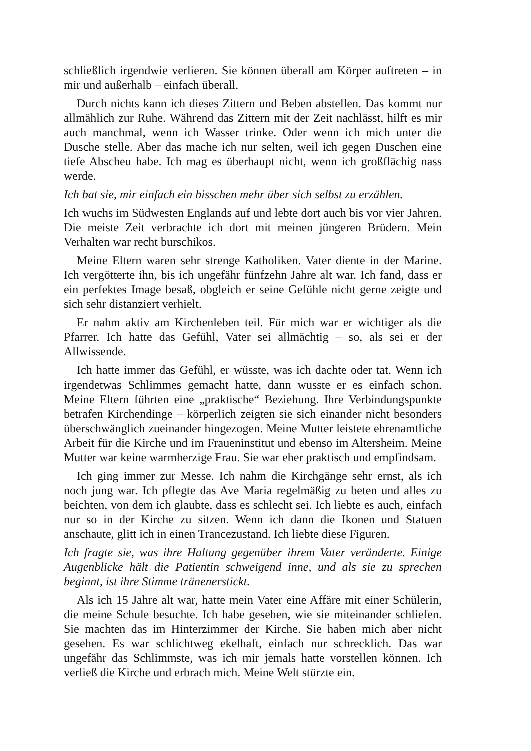schließlich irgendwie verlieren. Sie können überall am Körper auftreten – in mir und außerhalb – einfach überall.
Durch nichts kann ich dieses Zittern und Beben abstellen. Das kommt nur allmählich zur Ruhe. Während das Zittern mit der Zeit nachlässt, hilft es mir auch manchmal, wenn ich Wasser trinke. Oder wenn ich mich unter die Dusche stelle. Aber das mache ich nur selten, weil ich gegen Duschen eine tiefe Abscheu habe. Ich mag es überhaupt nicht, wenn ich großflächig nass werde.
Ich bat sie, mir einfach ein bisschen mehr über sich selbst zu erzählen.
Ich wuchs im Südwesten Englands auf und lebte dort auch bis vor vier Jahren. Die meiste Zeit verbrachte ich dort mit meinen jüngeren Brüdern. Mein Verhalten war recht burschikos.
Meine Eltern waren sehr strenge Katholiken. Vater diente in der Marine. Ich vergötterte ihn, bis ich ungefähr fünfzehn Jahre alt war. Ich fand, dass er ein perfektes Image besaß, obgleich er seine Gefühle nicht gerne zeigte und sich sehr distanziert verhielt.
Er nahm aktiv am Kirchenleben teil. Für mich war er wichtiger als die Pfarrer. Ich hatte das Gefühl, Vater sei allmächtig – so, als sei er der Allwissende.
Ich hatte immer das Gefühl, er wüsste, was ich dachte oder tat. Wenn ich irgendetwas Schlimmes gemacht hatte, dann wusste er es einfach schon. Meine Eltern führten eine „praktische“ Beziehung. Ihre Verbindungspunkte betrafen Kirchendinge – körperlich zeigten sie sich einander nicht besonders überschwänglich zueinander hingezogen. Meine Mutter leistete ehrenamtliche Arbeit für die Kirche und im Fraueninstitut und ebenso im Altersheim. Meine Mutter war keine warmherzige Frau. Sie war eher praktisch und empfindsam.
Ich ging immer zur Messe. Ich nahm die Kirchgänge sehr ernst, als ich noch jung war. Ich pflegte das Ave Maria regelmäßig zu beten und alles zu beichten, von dem ich glaubte, dass es schlecht sei. Ich liebte es auch, einfach nur so in der Kirche zu sitzen. Wenn ich dann die Ikonen und Statuen anschaute, glitt ich in einen Trancezustand. Ich liebte diese Figuren.
Ich fragte sie, was ihre Haltung gegenüber ihrem Vater veränderte. Einige Augenblicke hält die Patientin schweigend inne, und als sie zu sprechen beginnt, ist ihre Stimme tränenerstickt.
Als ich 15 Jahre alt war, hatte mein Vater eine Affäre mit einer Schülerin, die meine Schule besuchte. Ich habe gesehen, wie sie miteinander schliefen. Sie machten das im Hinterzimmer der Kirche. Sie haben mich aber nicht gesehen. Es war schlichtweg ekelhaft, einfach nur schrecklich. Das war ungefähr das Schlimmste, was ich mir jemals hatte vorstellen können. Ich verließ die Kirche und erbrach mich. Meine Welt stürzte ein.